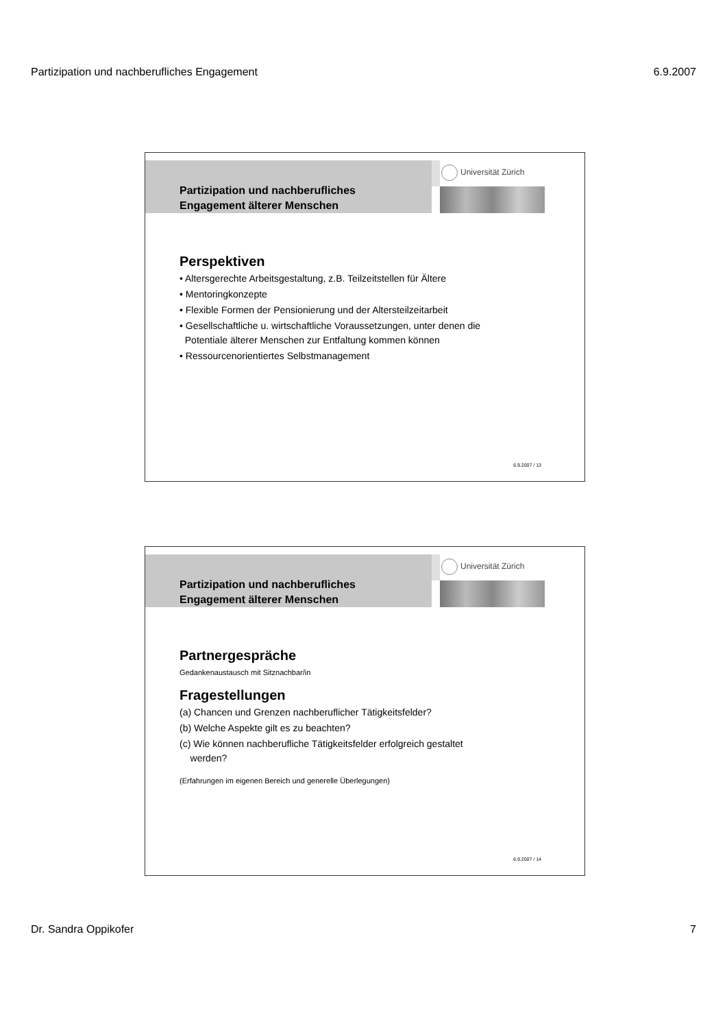Partizipation und nachberufliches Engagement 6.9.2007
Partizipation und nachberufliches
Engagement älterer Menschen
Universität Zürich
Perspektiven
• Altersgerechte Arbeitsgestaltung, z.B. Teilzeitstellen für Ältere
• Mentoringkonzepte
• Flexible Formen der Pensionierung und der Altersteilzeitarbeit
• Gesellschaftliche u. wirtschaftliche Voraussetzungen, unter denen die
Potentiale älterer Menschen zur Entfaltung kommen können
• Ressourcenorientiertes Selbstmanagement
6.9.2007 / 13
Partizipation und nachberufliches
Engagement älterer Menschen
Universität Zürich
Partnergespräche
Gedankenaustausch mit Sitznachbar/in
Fragestellungen
(a) Chancen und Grenzen nachberuflicher Tätigkeitsfelder?
(b) Welche Aspekte gilt es zu beachten?
(c) Wie können nachberufliche Tätigkeitsfelder erfolgreich gestaltet
werden?
(Erfahrungen im eigenen Bereich und generelle Überlegungen)
6.9.2007 / 14
Dr. Sandra Oppikofer 7